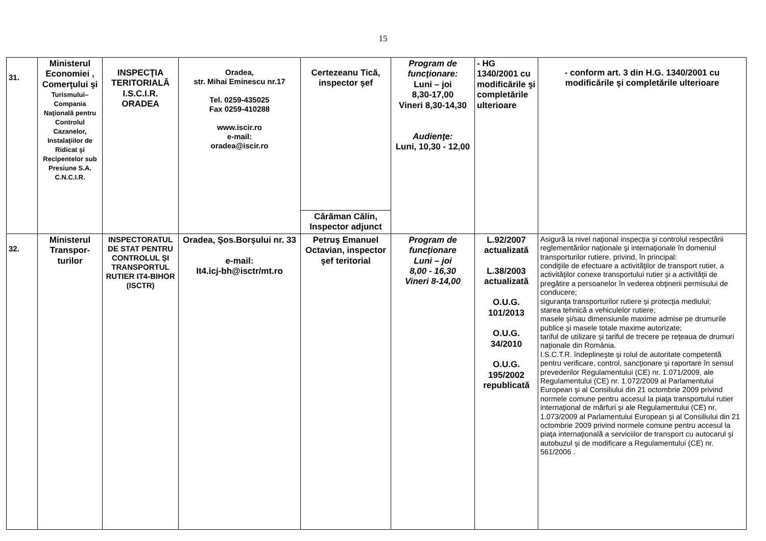15
| 31. | Ministerul Economiei , Comerţului şi Turismului– Compania Naţională pentru Controlul Cazanelor, Instalaţiilor de Ridicat şi Recipentelor sub Presiune S.A. C.N.C.I.R. | INSPECŢIA TERITORIALĂ I.S.C.I.R. ORADEA | Oradea, str. Mihai Eminescu nr.17 Tel. 0259-435025 Fax 0259-410288 www.iscir.ro e-mail: oradea@iscir.ro | Certezeanu Tică, inspector şef | Program de funcţionare: Luni – joi 8,30-17,00 Vineri 8,30-14,30 Audienţe: Luni, 10,30 - 12,00 | - HG 1340/2001 cu modificările şi completările ulterioare | - conform art. 3 din H.G. 1340/2001 cu modificările şi completările ulterioare |
| | | | | Cărăman Călin, Inspector adjunct | | | |
| 32. | Ministerul Transpor-turilor | INSPECTORATUL DE STAT PENTRU CONTROLUL ŞI TRANSPORTUL RUTIER IT4-BIHOR (ISCTR) | Oradea, Şos.Borşului nr. 33 e-mail: It4.icj-bh@isctr/mt.ro | Petruş Emanuel Octavian, inspector şef teritorial | Program de funcţionare Luni – joi 8,00 - 16,30 Vineri 8-14,00 | L.92/2007 actualizată L.38/2003 actualizată O.U.G. 101/2013 O.U.G. 34/2010 O.U.G. 195/2002 republicată | Asigură la nivel naţional inspecţia şi controlul respectării reglementărilor naţionale şi internaţionale în domeniul transporturilor rutiere, privind, în principal: condiţiile de efectuare a activităţilor de transport rutier, a activităţilor conexe transportului rutier şi a activităţii de pregătire a persoanelor în vederea obţinerii permisului de conducere; siguranţa transporturilor rutiere şi protecţia mediului; starea tehnică a vehiculelor rutiere; masele şi/sau dimensiunile maxime admise pe drumurile publice şi masele totale maxime autorizate; tariful de utilizare şi tariful de trecere pe reţeaua de drumuri naţionale din România. I.S.C.T.R. îndeplineşte şi rolul de autoritate competentă pentru verificare, control, sancţionare şi raportare în sensul prevederilor Regulamentului (CE) nr. 1.071/2009, ale Regulamentului (CE) nr. 1.072/2009 al Parlamentului European şi al Consiliului din 21 octombrie 2009 privind normele comune pentru accesul la piaţa transportului rutier internaţional de mărfuri şi ale Regulamentului (CE) nr. 1.073/2009 al Parlamentului European şi al Consiliului din 21 octombrie 2009 privind normele comune pentru accesul la piaţa internaţională a serviciilor de transport cu autocarul şi autobuzul şi de modificare a Regulamentului (CE) nr. 561/2006 . |